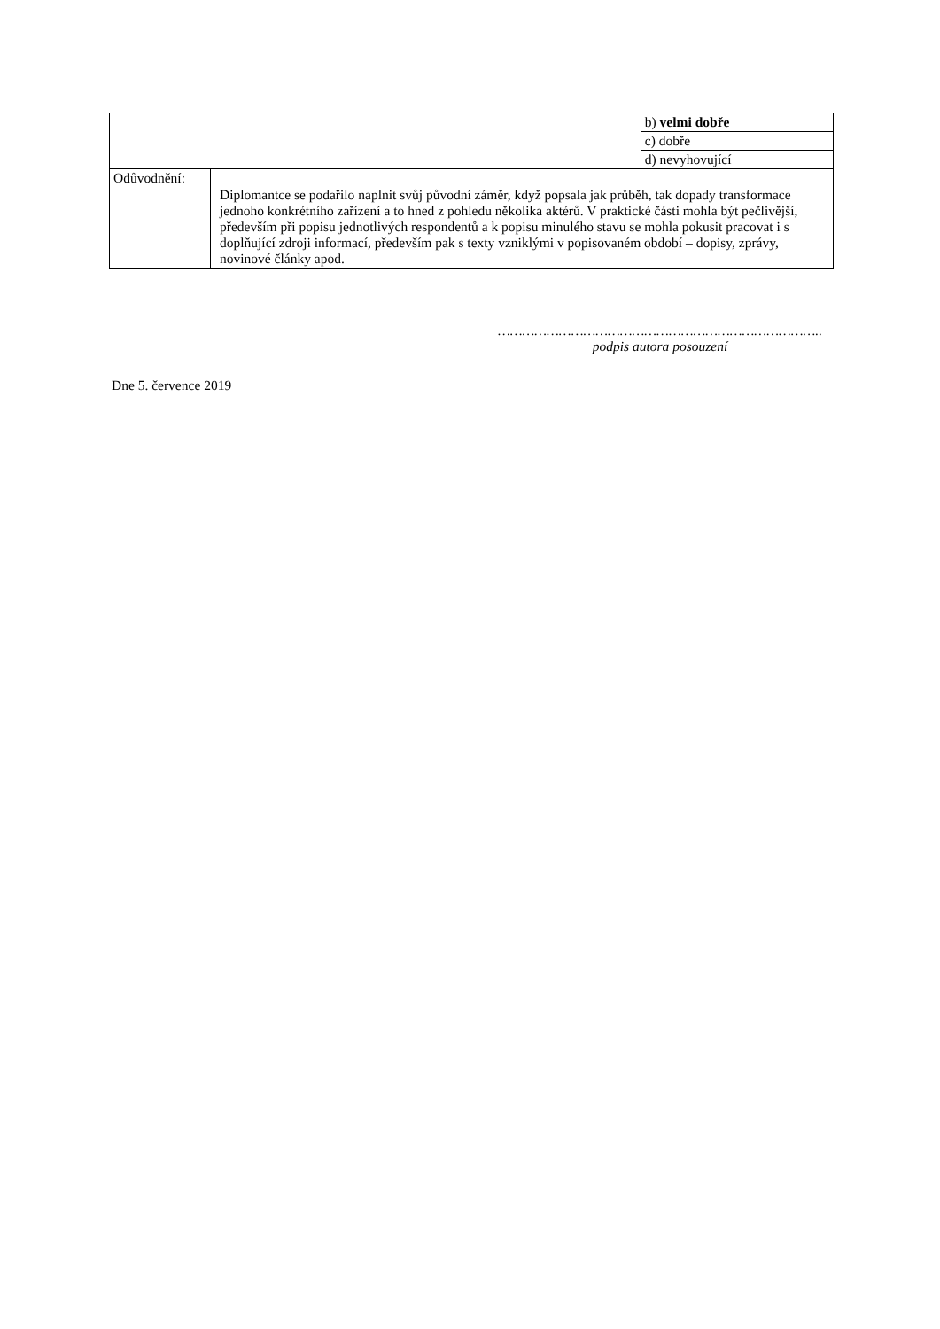| | | b) velmi dobře |
| | | c) dobře |
| | | d) nevyhovující |
| Odůvodnění: | Diplomantce se podařilo naplnit svůj původní záměr, když popsala jak průběh, tak dopady transformace jednoho konkrétního zařízení a to hned z pohledu několika aktérů. V praktické části mohla být pečlivější, především při popisu jednotlivých respondentů a k popisu minulého stavu se mohla pokusit pracovat i s doplňující zdroji informací, především pak s texty vzniklými v popisovaném období – dopisy, zprávy, novinové články apod. | |
……………………………………………………………………..
podpis autora posouzení
Dne 5. července 2019